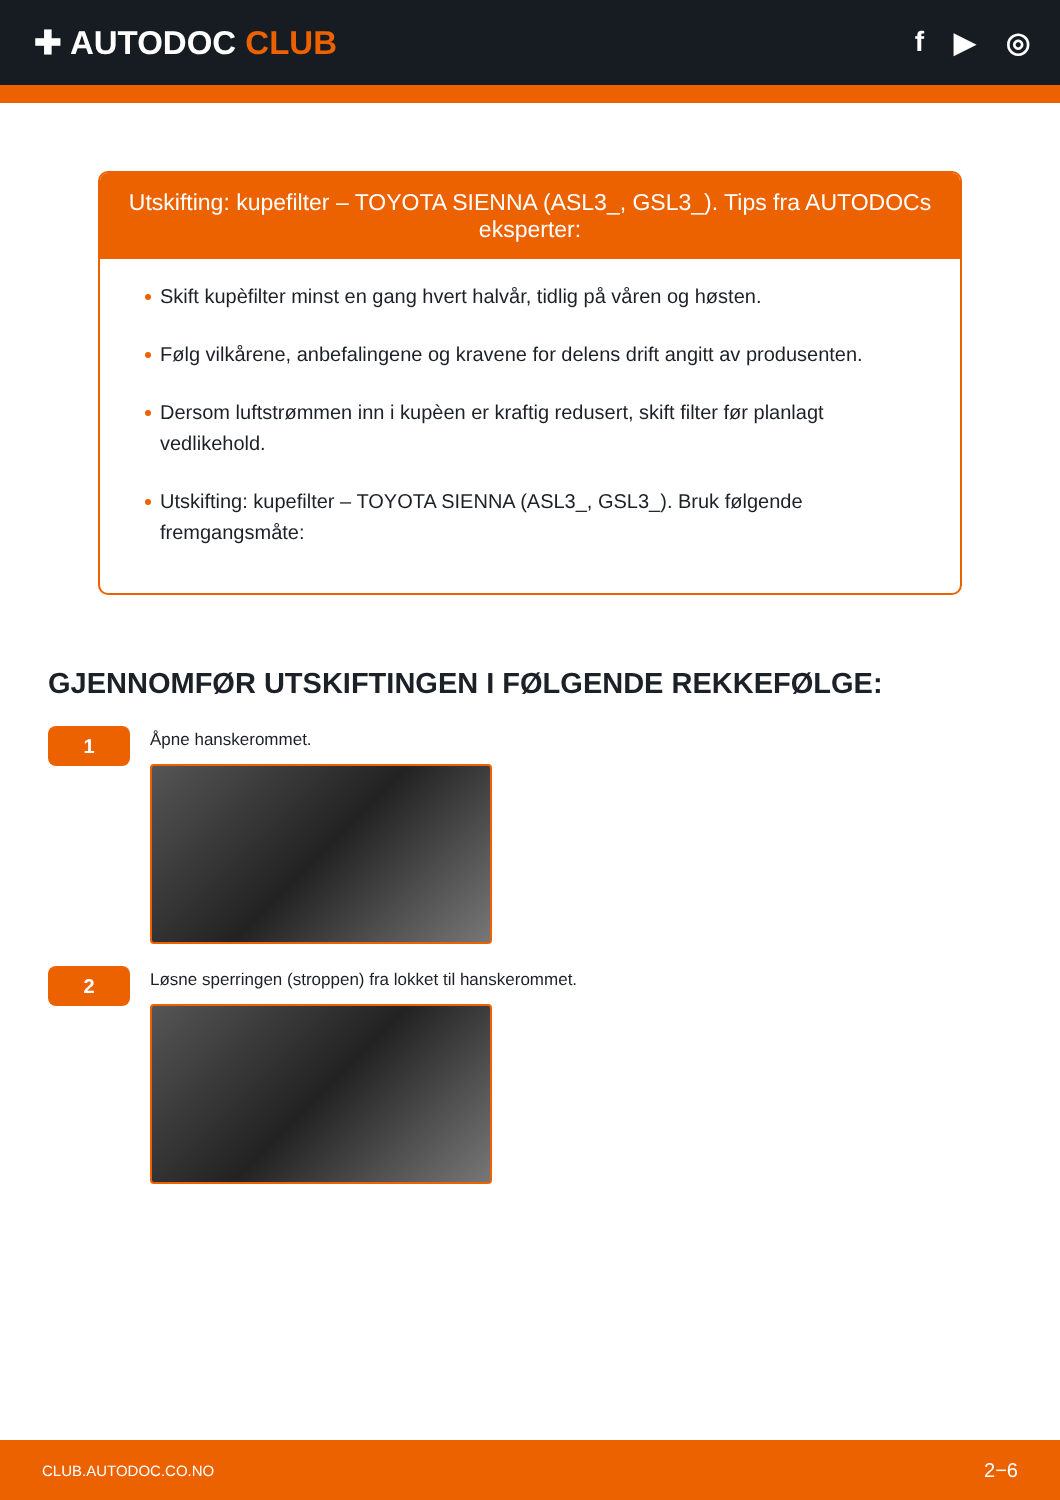✚ AUTODOC CLUB
f ▶ ◎
Utskifting: kupefilter – TOYOTA SIENNA (ASL3_, GSL3_). Tips fra AUTODOCs eksperter:
Skift kupèfilter minst en gang hvert halvår, tidlig på våren og høsten.
Følg vilkårene, anbefalingene og kravene for delens drift angitt av produsenten.
Dersom luftstrømmen inn i kupèen er kraftig redusert, skift filter før planlagt vedlikehold.
Utskifting: kupefilter – TOYOTA SIENNA (ASL3_, GSL3_). Bruk følgende fremgangsmåte:
GJENNOMFØR UTSKIFTINGEN I FØLGENDE REKKEFØLGE:
1
Åpne hanskerommet.
2
Løsne sperringen (stroppen) fra lokket til hanskerommet.
CLUB.AUTODOC.CO.NO 2−6